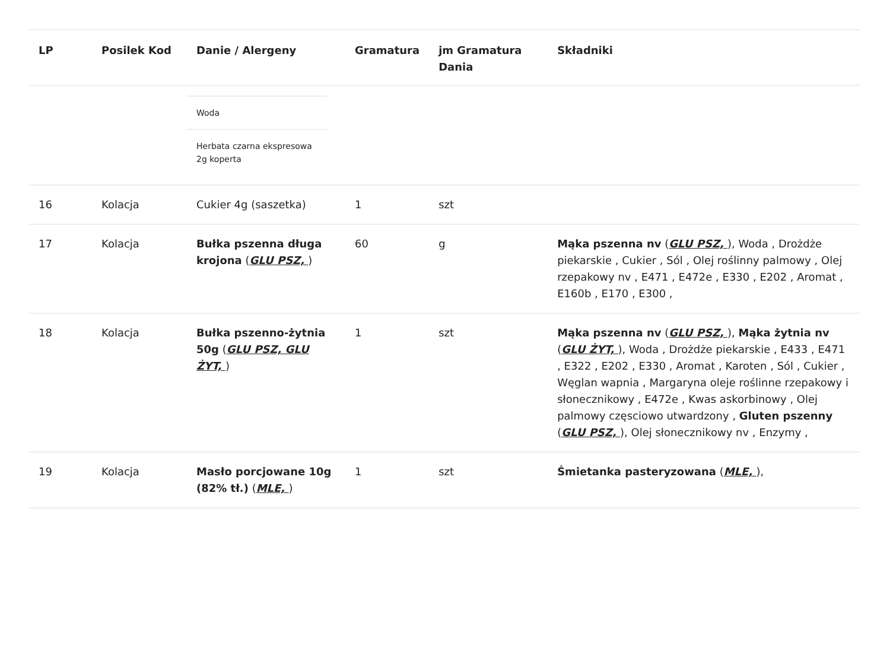| LP | Posilek Kod | Danie / Alergeny | Gramatura | jm Gramatura Dania | Składniki |
| --- | --- | --- | --- | --- | --- |
| | | / Woda / / Herbata czarna ekspresowa 2g koperta / | | | |
| 16 | Kolacja | Cukier 4g (saszetka) | 1 | szt | |
| 17 | Kolacja | Bułka pszenna długa krojona ( GLU PSZ, ) | 60 | g | Mąka pszenna nv ( GLU PSZ, ), Woda , Drożdże piekarskie , Cukier , Sól , Olej roślinny palmowy , Olej rzepakowy nv , E471 , E472e , E330 , E202 , Aromat , E160b , E170 , E300 , |
| 18 | Kolacja | Bułka pszenno-żytnia 50g ( GLU PSZ, GLU ŻYT, ) | 1 | szt | Mąka pszenna nv ( GLU PSZ, ), Mąka żytnia nv ( GLU ŻYT, ), Woda , Drożdże piekarskie , E433 , E471 , E322 , E202 , E330 , Aromat , Karoten , Sól , Cukier , Węglan wapnia , Margaryna oleje roślinne rzepakowy i słonecznikowy , E472e , Kwas askorbinowy , Olej palmowy częsciowo utwardzony , Gluten pszenny ( GLU PSZ, ), Olej słonecznikowy nv , Enzymy , |
| 19 | Kolacja | Masło porcjowane 10g (82% tł.) ( MLE, ) | 1 | szt | Śmietanka pasteryzowana ( MLE, ), |